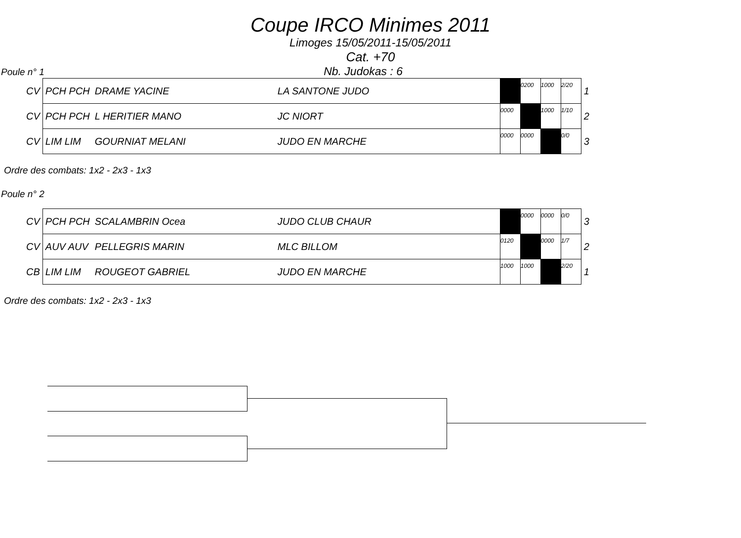Coupe IRCO Minimes 2011
Limoges 15/05/2011-15/05/2011
Cat. +70
Poule n° 1 Nb. Judokas : 6
| CV | PCH PCH | DRAME YACINE | LA SANTONE JUDO | | 0200 | 1000 | 2/20 | 1 |
| CV | PCH PCH | L HERITIER MANO | JC NIORT | 0000 | | 1000 | 1/10 | 2 |
| CV | LIM LIM | GOURNIAT MELANI | JUDO EN MARCHE | 0000 | 0000 | | 0/0 | 3 |
Ordre des combats: 1x2 - 2x3 - 1x3
Poule n° 2
| CV | PCH PCH | SCALAMBRIN Ocea | JUDO CLUB CHAUR | | 0000 | 0000 | 0/0 | 3 |
| CV | AUV AUV | PELLEGRIS MARIN | MLC BILLOM | 0120 | | 0000 | 1/7 | 2 |
| CB | LIM LIM | ROUGEOT GABRIEL | JUDO EN MARCHE | 1000 | 1000 | | 2/20 | 1 |
Ordre des combats: 1x2 - 2x3 - 1x3